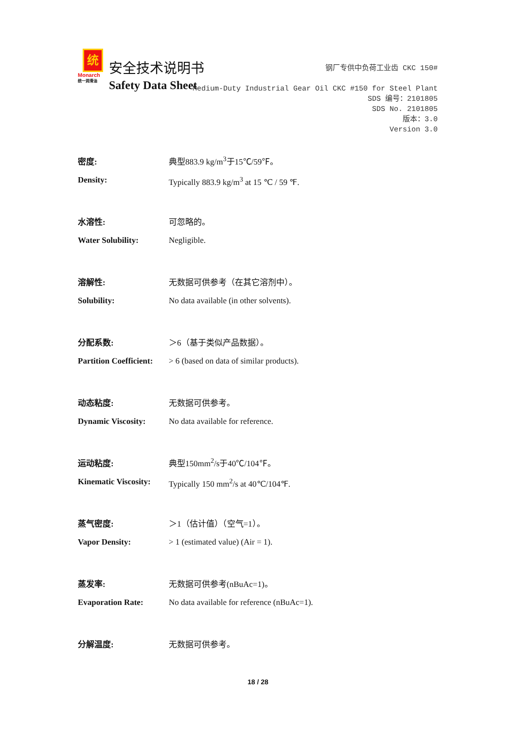统
Monarch
统一润滑油
安全技术说明书
Safety Data Sheet
钢厂专供中负荷工业齿 CKC 150#
Medium-Duty Industrial Gear Oil CKC #150 for Steel Plant
SDS 编号：2101805
SDS No. 2101805
版本：3.0
Version 3.0
密度: 典型883.9 kg/m<sup>3</sup>于15℃/59℉。
Density: Typically 883.9 kg/m<sup>3</sup> at 15 ℃ / 59 ℉.
水溶性: 可忽略的。
Water Solubility: Negligible.
溶解性: 无数据可供参考（在其它溶剂中）。
Solubility: No data available (in other solvents).
分配系数: ＞6（基于类似产品数据）。
Partition Coefficient:
> 6 (based on data of similar products).
动态粘度: 无数据可供参考。
Dynamic Viscosity: No data available for reference.
运动粘度: 典型150mm<sup>2</sup>/s于40℃/104℉。
Kinematic Viscosity:
Typically 150 mm<sup>2</sup>/s at 40℃/104℉.
蒸气密度: ＞1（估计值）（空气=1）。
Vapor Density: > 1 (estimated value) (Air = 1).
蒸发率: 无数据可供参考(nBuAc=1)。
Evaporation Rate: No data available for reference (nBuAc=1).
分解温度: 无数据可供参考。
18 / 28